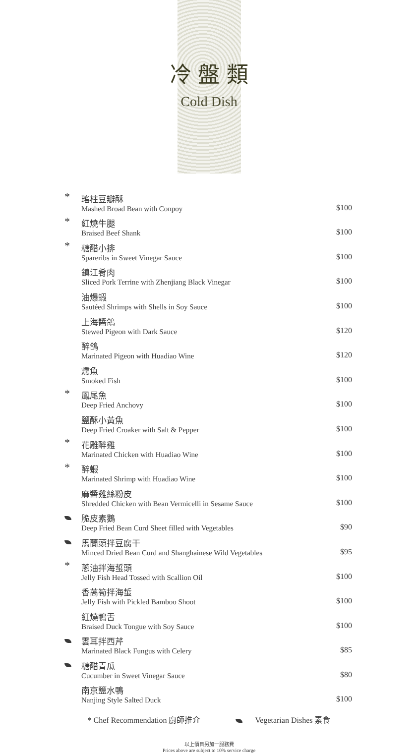冷 盤 類
Cold Dish
| * | 瑤柱豆瓣酥 Mashed Broad Bean with Conpoy | $100 |
| * | 紅燒牛腿 Braised Beef Shank | $100 |
| * | 糖醋小排 Spareribs in Sweet Vinegar Sauce | $100 |
| | 鎮江肴肉 Sliced Pork Terrine with Zhenjiang Black Vinegar | $100 |
| | 油爆蝦 Sautéed Shrimps with Shells in Soy Sauce | $100 |
| | 上海醬鴿 Stewed Pigeon with Dark Sauce | $120 |
| | 醉鴿 Marinated Pigeon with Huadiao Wine | $120 |
| | 燻魚 Smoked Fish | $100 |
| * | 鳳尾魚 Deep Fried Anchovy | $100 |
| | 鹽酥小黃魚 Deep Fried Croaker with Salt & Pepper | $100 |
| * | 花雕醉雞 Marinated Chicken with Huadiao Wine | $100 |
| * | 醉蝦 Marinated Shrimp with Huadiao Wine | $100 |
| | 麻醬雞絲粉皮 Shredded Chicken with Bean Vermicelli in Sesame Sauce | $100 |
| | 脆皮素鵝 Deep Fried Bean Curd Sheet filled with Vegetables | $90 |
| | 馬蘭頭拌豆腐干 Minced Dried Bean Curd and Shanghainese Wild Vegetables | $95 |
| * | 蔥油拌海蜇頭 Jelly Fish Head Tossed with Scallion Oil | $100 |
| | 香萵筍拌海蜇 Jelly Fish with Pickled Bamboo Shoot | $100 |
| | 紅燒鴨舌 Braised Duck Tongue with Soy Sauce | $100 |
| | 雲耳拌西芹 Marinated Black Fungus with Celery | $85 |
| | 糖醋青瓜 Cucumber in Sweet Vinegar Sauce | $80 |
| | 南京鹽水鴨 Nanjing Style Salted Duck | $100 |
* Chef Recommendation 廚師推介 Vegetarian Dishes 素食
以上價目另加一服務費
Prices above are subject to 10% service charge